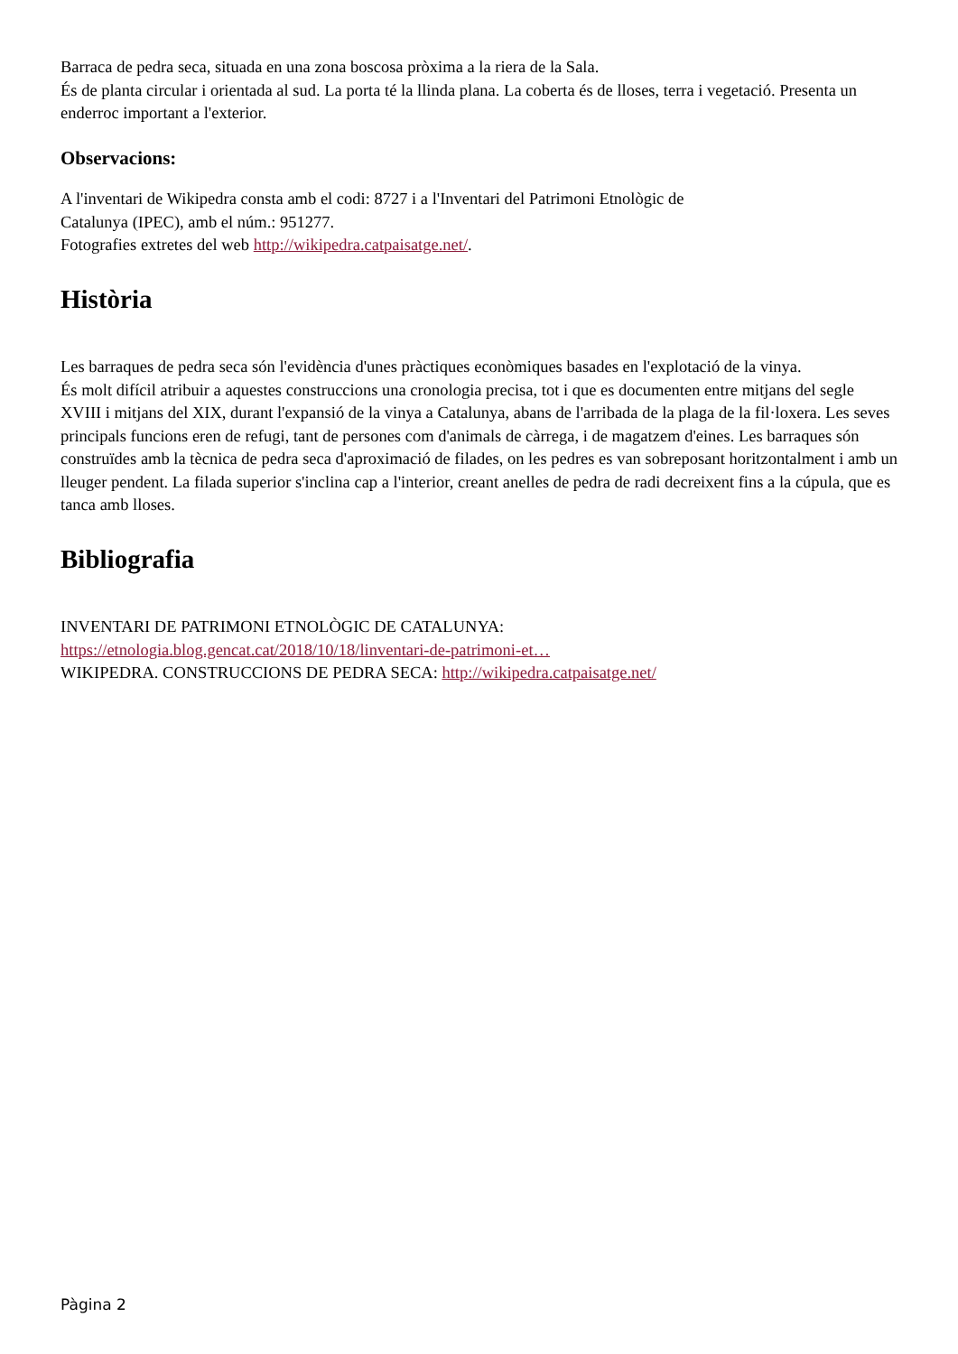Barraca de pedra seca, situada en una zona boscosa pròxima a la riera de la Sala.
És de planta circular i orientada al sud. La porta té la llinda plana. La coberta és de lloses, terra i vegetació. Presenta un enderroc important a l'exterior.
Observacions:
A l'inventari de Wikipedra consta amb el codi: 8727 i a l'Inventari del Patrimoni Etnològic de
Catalunya (IPEC), amb el núm.: 951277.
Fotografies extretes del web http://wikipedra.catpaisatge.net/.
Història
Les barraques de pedra seca són l'evidència d'unes pràctiques econòmiques basades en l'explotació de la vinya.
És molt difícil atribuir a aquestes construccions una cronologia precisa, tot i que es documenten entre mitjans del segle XVIII i mitjans del XIX, durant l'expansió de la vinya a Catalunya, abans de l'arribada de la plaga de la fil·loxera. Les seves principals funcions eren de refugi, tant de persones com d'animals de càrrega, i de magatzem d'eines. Les barraques són construïdes amb la tècnica de pedra seca d'aproximació de filades, on les pedres es van sobreposant horitzontalment i amb un lleuger pendent. La filada superior s'inclina cap a l'interior, creant anelles de pedra de radi decreixent fins a la cúpula, que es tanca amb lloses.
Bibliografia
INVENTARI DE PATRIMONI ETNOLÒGIC DE CATALUNYA:
https://etnologia.blog.gencat.cat/2018/10/18/linventari-de-patrimoni-et…
WIKIPEDRA. CONSTRUCCIONS DE PEDRA SECA: http://wikipedra.catpaisatge.net/
Pàgina 2